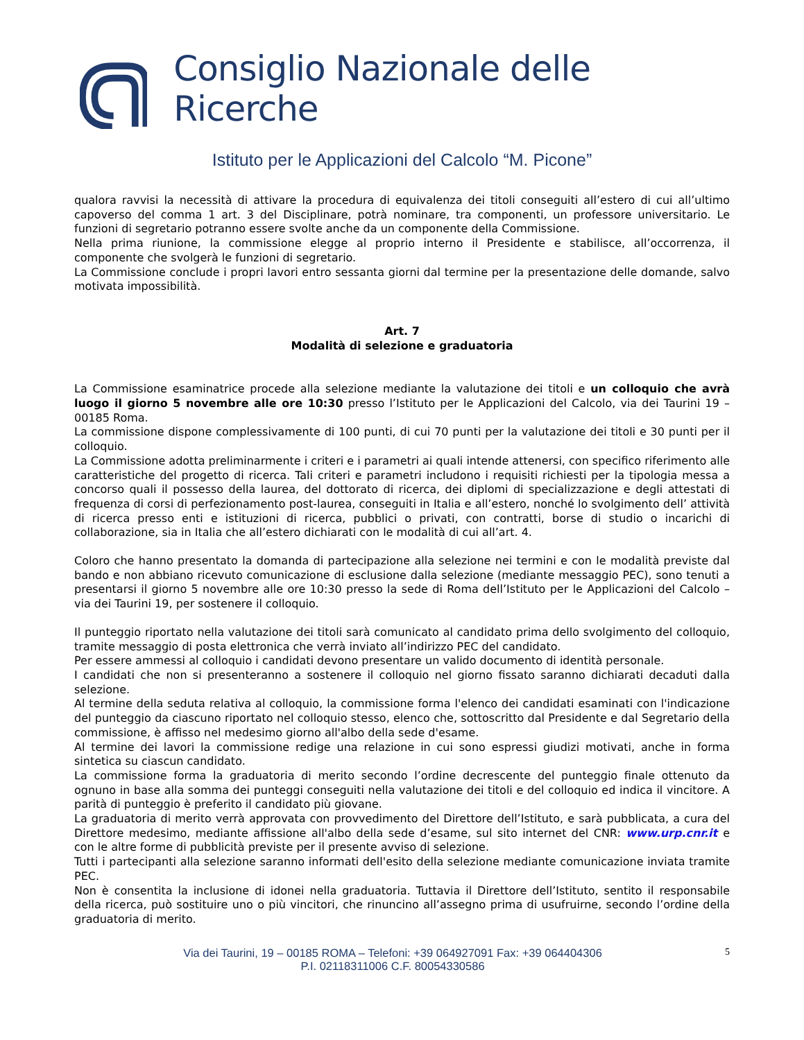Consiglio Nazionale delle Ricerche
Istituto per le Applicazioni del Calcolo “M. Picone”
qualora ravvisi la necessità di attivare la procedura di equivalenza dei titoli conseguiti all’estero di cui all’ultimo capoverso del comma 1 art. 3 del Disciplinare, potrà nominare, tra componenti, un professore universitario. Le funzioni di segretario potranno essere svolte anche da un componente della Commissione.
Nella prima riunione, la commissione elegge al proprio interno il Presidente e stabilisce, all’occorrenza, il componente che svolgerà le funzioni di segretario.
La Commissione conclude i propri lavori entro sessanta giorni dal termine per la presentazione delle domande, salvo motivata impossibilità.
Art. 7
Modalità di selezione e graduatoria
La Commissione esaminatrice procede alla selezione mediante la valutazione dei titoli e un colloquio che avrà luogo il giorno 5 novembre alle ore 10:30 presso l’Istituto per le Applicazioni del Calcolo, via dei Taurini 19 – 00185 Roma.
La commissione dispone complessivamente di 100 punti, di cui 70 punti per la valutazione dei titoli e 30 punti per il colloquio.
La Commissione adotta preliminarmente i criteri e i parametri ai quali intende attenersi, con specifico riferimento alle caratteristiche del progetto di ricerca. Tali criteri e parametri includono i requisiti richiesti per la tipologia messa a concorso quali il possesso della laurea, del dottorato di ricerca, dei diplomi di specializzazione e degli attestati di frequenza di corsi di perfezionamento post-laurea, conseguiti in Italia e all’estero, nonché lo svolgimento dell’ attività di ricerca presso enti e istituzioni di ricerca, pubblici o privati, con contratti, borse di studio o incarichi di collaborazione, sia in Italia che all’estero dichiarati con le modalità di cui all’art. 4.
Coloro che hanno presentato la domanda di partecipazione alla selezione nei termini e con le modalità previste dal bando e non abbiano ricevuto comunicazione di esclusione dalla selezione (mediante messaggio PEC), sono tenuti a presentarsi il giorno 5 novembre alle ore 10:30 presso la sede di Roma dell’Istituto per le Applicazioni del Calcolo – via dei Taurini 19, per sostenere il colloquio.
Il punteggio riportato nella valutazione dei titoli sarà comunicato al candidato prima dello svolgimento del colloquio, tramite messaggio di posta elettronica che verrà inviato all’indirizzo PEC del candidato.
Per essere ammessi al colloquio i candidati devono presentare un valido documento di identità personale.
I candidati che non si presenteranno a sostenere il colloquio nel giorno fissato saranno dichiarati decaduti dalla selezione.
Al termine della seduta relativa al colloquio, la commissione forma l'elenco dei candidati esaminati con l'indicazione del punteggio da ciascuno riportato nel colloquio stesso, elenco che, sottoscritto dal Presidente e dal Segretario della commissione, è affisso nel medesimo giorno all'albo della sede d'esame.
Al termine dei lavori la commissione redige una relazione in cui sono espressi giudizi motivati, anche in forma sintetica su ciascun candidato.
La commissione forma la graduatoria di merito secondo l’ordine decrescente del punteggio finale ottenuto da ognuno in base alla somma dei punteggi conseguiti nella valutazione dei titoli e del colloquio ed indica il vincitore. A parità di punteggio è preferito il candidato più giovane.
La graduatoria di merito verrà approvata con provvedimento del Direttore dell’Istituto, e sarà pubblicata, a cura del Direttore medesimo, mediante affissione all'albo della sede d’esame, sul sito internet del CNR: www.urp.cnr.it e con le altre forme di pubblicità previste per il presente avviso di selezione.
Tutti i partecipanti alla selezione saranno informati dell'esito della selezione mediante comunicazione inviata tramite PEC.
Non è consentita la inclusione di idonei nella graduatoria. Tuttavia il Direttore dell’Istituto, sentito il responsabile della ricerca, può sostituire uno o più vincitori, che rinuncino all’assegno prima di usufruirne, secondo l’ordine della graduatoria di merito.
Via dei Taurini, 19 – 00185 ROMA – Telefoni: +39 064927091 Fax: +39 064404306
P.I. 02118311006 C.F. 80054330586
5